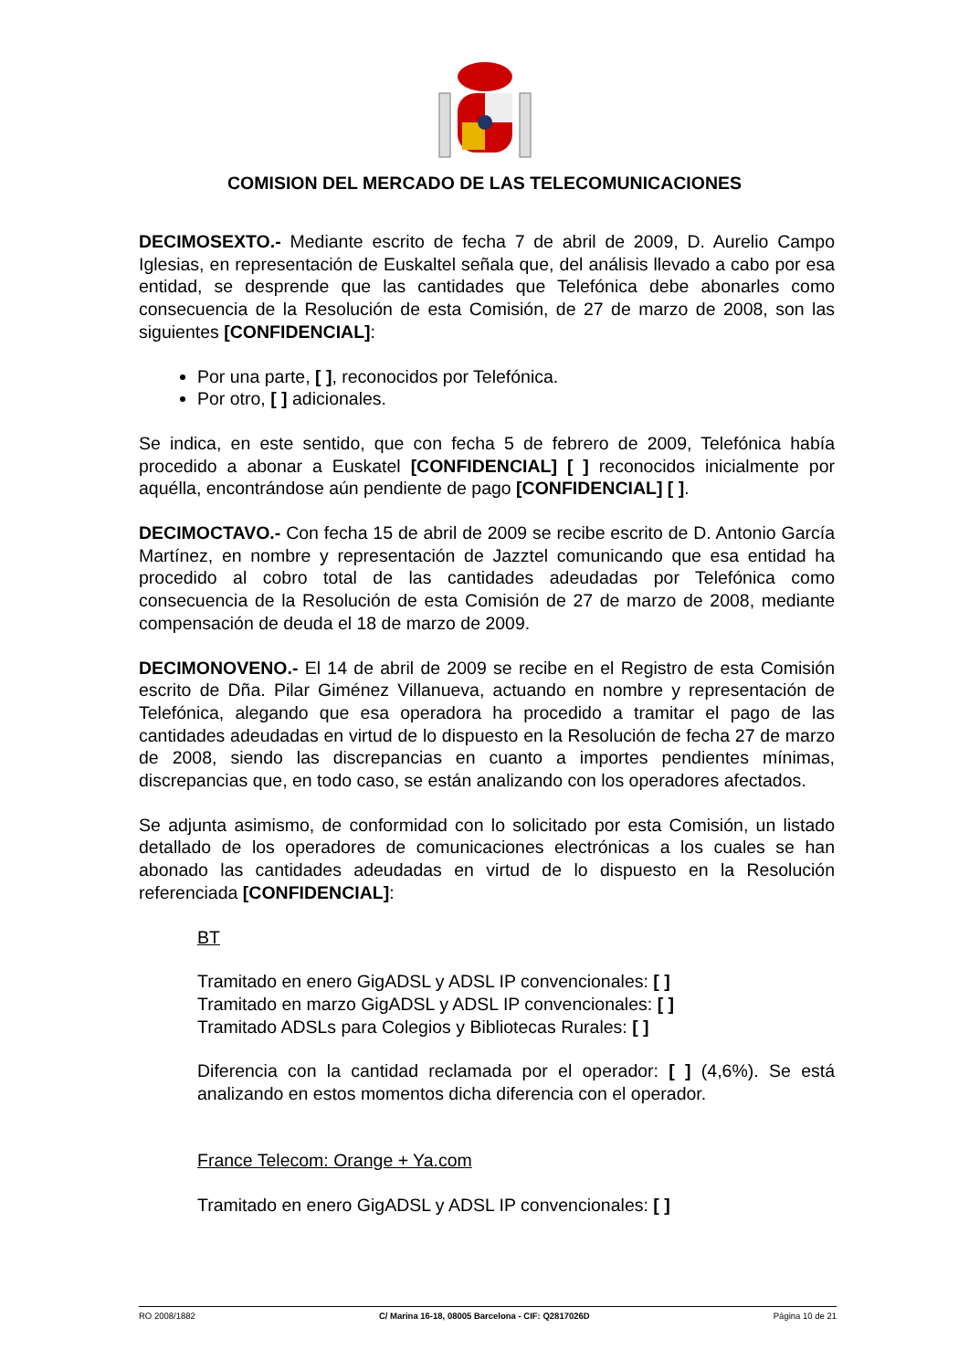COMISION DEL MERCADO DE LAS TELECOMUNICACIONES
DECIMOSEXTO.- Mediante escrito de fecha 7 de abril de 2009, D. Aurelio Campo Iglesias, en representación de Euskaltel señala que, del análisis llevado a cabo por esa entidad, se desprende que las cantidades que Telefónica debe abonarles como consecuencia de la Resolución de esta Comisión, de 27 de marzo de 2008, son las siguientes [CONFIDENCIAL]:
Por una parte, [ ], reconocidos por Telefónica.
Por otro, [ ] adicionales.
Se indica, en este sentido, que con fecha 5 de febrero de 2009, Telefónica había procedido a abonar a Euskatel [CONFIDENCIAL] [ ] reconocidos inicialmente por aquélla, encontrándose aún pendiente de pago [CONFIDENCIAL] [ ].
DECIMOCTAVO.- Con fecha 15 de abril de 2009 se recibe escrito de D. Antonio García Martínez, en nombre y representación de Jazztel comunicando que esa entidad ha procedido al cobro total de las cantidades adeudadas por Telefónica como consecuencia de la Resolución de esta Comisión de 27 de marzo de 2008, mediante compensación de deuda el 18 de marzo de 2009.
DECIMONOVENO.- El 14 de abril de 2009 se recibe en el Registro de esta Comisión escrito de Dña. Pilar Giménez Villanueva, actuando en nombre y representación de Telefónica, alegando que esa operadora ha procedido a tramitar el pago de las cantidades adeudadas en virtud de lo dispuesto en la Resolución de fecha 27 de marzo de 2008, siendo las discrepancias en cuanto a importes pendientes mínimas, discrepancias que, en todo caso, se están analizando con los operadores afectados.
Se adjunta asimismo, de conformidad con lo solicitado por esta Comisión, un listado detallado de los operadores de comunicaciones electrónicas a los cuales se han abonado las cantidades adeudadas en virtud de lo dispuesto en la Resolución referenciada [CONFIDENCIAL]:
BT
Tramitado en enero GigADSL y ADSL IP convencionales: [ ]
Tramitado en marzo GigADSL y ADSL IP convencionales: [ ]
Tramitado ADSLs para Colegios y Bibliotecas Rurales: [ ]
Diferencia con la cantidad reclamada por el operador: [ ] (4,6%). Se está analizando en estos momentos dicha diferencia con el operador.
France Telecom: Orange + Ya.com
Tramitado en enero GigADSL y ADSL IP convencionales: [ ]
RO 2008/1882 C/ Marina 16-18, 08005 Barcelona - CIF: Q2817026D Página 10 de 21